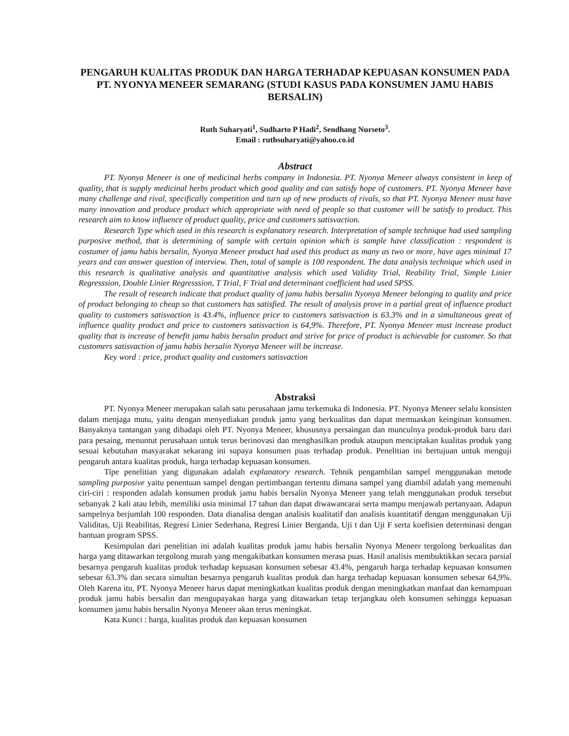PENGARUH KUALITAS PRODUK DAN HARGA TERHADAP KEPUASAN KONSUMEN PADA PT. NYONYA MENEER SEMARANG (STUDI KASUS PADA KONSUMEN JAMU HABIS BERSALIN)
Ruth Suharyati<sup>1</sup>, Sudharto P Hadi<sup>2</sup>, Sendhang Nurseto<sup>3</sup>.
Email : ruthsuharyati@yahoo.co.id
Abstract
PT. Nyonya Meneer is one of medicinal herbs company in Indonesia. PT. Nyonya Meneer always consistent in keep of quality, that is supply medicinal herbs product which good quality and can satisfy hope of customers. PT. Nyonya Meneer have many challenge and rival, specifically competition and turn up of new products of rivals, so that PT. Nyonya Meneer must have many innovation and produce product which appropriate with need of people so that customer will be satisfy to product. This research aim to know influence of product quality, price and customers satisvaction.
Research Type which used in this research is explanatory research. Interpretation of sample technique had used sampling purposive method, that is determining of sample with certain opinion which is sample have classification : respondent is costumer of jamu habis bersalin, Nyonya Meneer product had used this product as many as two or more, have ages minimal 17 years and can answer question of interview. Then, total of sample is 100 respondent. The data analysis technique which used in this research is qualitative analysis and quantitative analysis which used Validity Trial, Reability Trial, Simple Linier Regresssion, Double Linier Regresssion, T Trial, F Trial and determinant coefficient had used SPSS.
The result of research indicate that product quality of jamu habis bersalin Nyonya Meneer belonging to quality and price of product belonging to cheap so that customers has satisfied. The result of analysis prove in a partial great of influence product quality to customers satisvaction is 43.4%, influence price to customers satisvaction is 63.3% and in a simultaneous great of influence quality product and price to customers satisvaction is 64,9%. Therefore, PT. Nyonya Meneer must increase product quality that is increase of benefit jamu habis bersalin product and strive for price of product is achievable for customer. So that customers satisvaction of jamu habis bersalin Nyonya Meneer will be increase.
Key word : price, product quality and customers satisvaction
Abstraksi
PT. Nyonya Meneer merupakan salah satu perusahaan jamu terkemuka di Indonesia. PT. Nyonya Meneer selalu konsisten dalam menjaga mutu, yaitu dengan menyediakan produk jamu yang berkualitas dan dapat memuaskan keinginan konsumen. Banyaknya tantangan yang dihadapi oleh PT. Nyonya Meneer, khususnya persaingan dan munculnya produk-produk baru dari para pesaing, menuntut perusahaan untuk terus berinovasi dan menghasilkan produk ataupun menciptakan kualitas produk yang sesuai kebutuhan masyarakat sekarang ini supaya konsumen puas terhadap produk. Penelitian ini bertujuan untuk menguji pengaruh antara kualitas produk, harga terhadap kepuasan konsumen.
Tipe penelitian yang digunakan adalah explanatory research. Tehnik pengambilan sampel menggunakan metode sampling purposive yaitu penentuan sampel dengan pertimbangan tertentu dimana sampel yang diambil adalah yang memenuhi ciri-ciri : responden adalah konsumen produk jamu habis bersalin Nyonya Meneer yang telah menggunakan produk tersebut sebanyak 2 kali atau lebih, memiliki usia minimal 17 tahun dan dapat diwawancarai serta mampu menjawab pertanyaan. Adapun sampelnya berjumlah 100 responden. Data dianalisa dengan analisis kualitatif dan analisis kuantitatif dengan menggunakan Uji Validitas, Uji Reabilitas, Regresi Linier Sederhana, Regresi Linier Berganda, Uji t dan Uji F serta koefisien determinasi dengan bantuan program SPSS.
Kesimpulan dari penelitian ini adalah kualitas produk jamu habis bersalin Nyonya Meneer tergolong berkualitas dan harga yang ditawarkan tergolong murah yang mengakibatkan konsumen merasa puas. Hasil analisis membuktikkan secara parsial besarnya pengaruh kualitas produk terhadap kepuasan konsumen sebesar 43.4%, pengaruh harga terhadap kepuasan konsumen sebesar 63.3% dan secara simultan besarnya pengaruh kualitas produk dan harga terhadap kepuasan konsumen sebesar 64,9%. Oleh Karena itu, PT. Nyonya Meneer harus dapat meningkatkan kualitas produk dengan meningkatkan manfaat dan kemampuan produk jamu habis bersalin dan mengupayakan harga yang ditawarkan tetap terjangkau oleh konsumen sehingga kepuasan konsumen jamu habis bersalin Nyonya Meneer akan terus meningkat.
Kata Kunci : harga, kualitas produk dan kepuasan konsumen